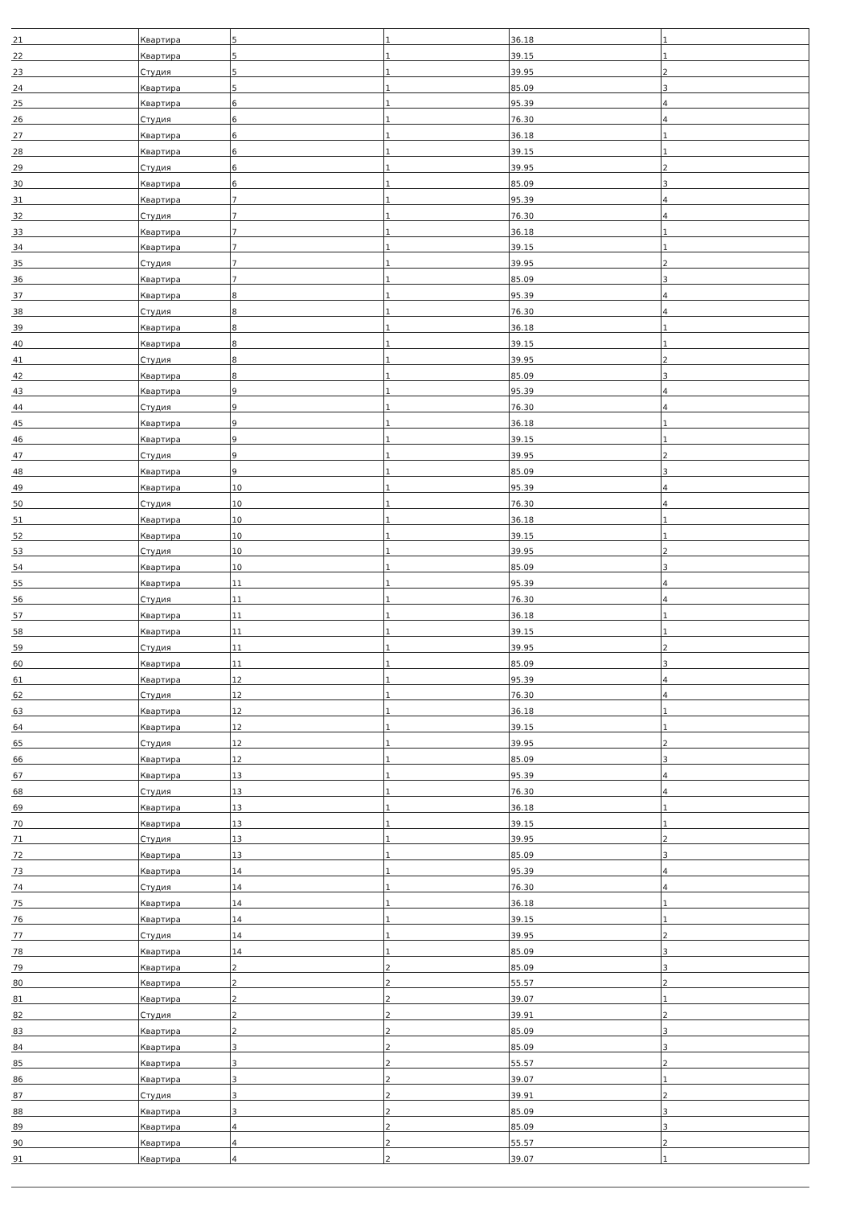| 21 | Квартира | 5 | 1 | 36.18 | 1 |
| 22 | Квартира | 5 | 1 | 39.15 | 1 |
| 23 | Студия | 5 | 1 | 39.95 | 2 |
| 24 | Квартира | 5 | 1 | 85.09 | 3 |
| 25 | Квартира | 6 | 1 | 95.39 | 4 |
| 26 | Студия | 6 | 1 | 76.30 | 4 |
| 27 | Квартира | 6 | 1 | 36.18 | 1 |
| 28 | Квартира | 6 | 1 | 39.15 | 1 |
| 29 | Студия | 6 | 1 | 39.95 | 2 |
| 30 | Квартира | 6 | 1 | 85.09 | 3 |
| 31 | Квартира | 7 | 1 | 95.39 | 4 |
| 32 | Студия | 7 | 1 | 76.30 | 4 |
| 33 | Квартира | 7 | 1 | 36.18 | 1 |
| 34 | Квартира | 7 | 1 | 39.15 | 1 |
| 35 | Студия | 7 | 1 | 39.95 | 2 |
| 36 | Квартира | 7 | 1 | 85.09 | 3 |
| 37 | Квартира | 8 | 1 | 95.39 | 4 |
| 38 | Студия | 8 | 1 | 76.30 | 4 |
| 39 | Квартира | 8 | 1 | 36.18 | 1 |
| 40 | Квартира | 8 | 1 | 39.15 | 1 |
| 41 | Студия | 8 | 1 | 39.95 | 2 |
| 42 | Квартира | 8 | 1 | 85.09 | 3 |
| 43 | Квартира | 9 | 1 | 95.39 | 4 |
| 44 | Студия | 9 | 1 | 76.30 | 4 |
| 45 | Квартира | 9 | 1 | 36.18 | 1 |
| 46 | Квартира | 9 | 1 | 39.15 | 1 |
| 47 | Студия | 9 | 1 | 39.95 | 2 |
| 48 | Квартира | 9 | 1 | 85.09 | 3 |
| 49 | Квартира | 10 | 1 | 95.39 | 4 |
| 50 | Студия | 10 | 1 | 76.30 | 4 |
| 51 | Квартира | 10 | 1 | 36.18 | 1 |
| 52 | Квартира | 10 | 1 | 39.15 | 1 |
| 53 | Студия | 10 | 1 | 39.95 | 2 |
| 54 | Квартира | 10 | 1 | 85.09 | 3 |
| 55 | Квартира | 11 | 1 | 95.39 | 4 |
| 56 | Студия | 11 | 1 | 76.30 | 4 |
| 57 | Квартира | 11 | 1 | 36.18 | 1 |
| 58 | Квартира | 11 | 1 | 39.15 | 1 |
| 59 | Студия | 11 | 1 | 39.95 | 2 |
| 60 | Квартира | 11 | 1 | 85.09 | 3 |
| 61 | Квартира | 12 | 1 | 95.39 | 4 |
| 62 | Студия | 12 | 1 | 76.30 | 4 |
| 63 | Квартира | 12 | 1 | 36.18 | 1 |
| 64 | Квартира | 12 | 1 | 39.15 | 1 |
| 65 | Студия | 12 | 1 | 39.95 | 2 |
| 66 | Квартира | 12 | 1 | 85.09 | 3 |
| 67 | Квартира | 13 | 1 | 95.39 | 4 |
| 68 | Студия | 13 | 1 | 76.30 | 4 |
| 69 | Квартира | 13 | 1 | 36.18 | 1 |
| 70 | Квартира | 13 | 1 | 39.15 | 1 |
| 71 | Студия | 13 | 1 | 39.95 | 2 |
| 72 | Квартира | 13 | 1 | 85.09 | 3 |
| 73 | Квартира | 14 | 1 | 95.39 | 4 |
| 74 | Студия | 14 | 1 | 76.30 | 4 |
| 75 | Квартира | 14 | 1 | 36.18 | 1 |
| 76 | Квартира | 14 | 1 | 39.15 | 1 |
| 77 | Студия | 14 | 1 | 39.95 | 2 |
| 78 | Квартира | 14 | 1 | 85.09 | 3 |
| 79 | Квартира | 2 | 2 | 85.09 | 3 |
| 80 | Квартира | 2 | 2 | 55.57 | 2 |
| 81 | Квартира | 2 | 2 | 39.07 | 1 |
| 82 | Студия | 2 | 2 | 39.91 | 2 |
| 83 | Квартира | 2 | 2 | 85.09 | 3 |
| 84 | Квартира | 3 | 2 | 85.09 | 3 |
| 85 | Квартира | 3 | 2 | 55.57 | 2 |
| 86 | Квартира | 3 | 2 | 39.07 | 1 |
| 87 | Студия | 3 | 2 | 39.91 | 2 |
| 88 | Квартира | 3 | 2 | 85.09 | 3 |
| 89 | Квартира | 4 | 2 | 85.09 | 3 |
| 90 | Квартира | 4 | 2 | 55.57 | 2 |
| 91 | Квартира | 4 | 2 | 39.07 | 1 |